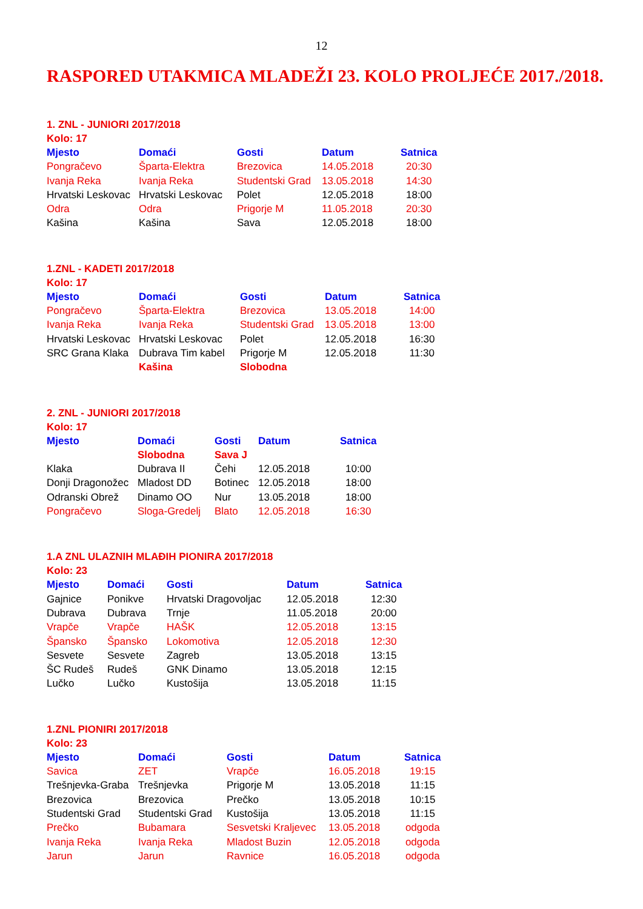12
RASPORED UTAKMICA MLADEŽI 23. KOLO PROLJEĆE 2017./2018.
1. ZNL - JUNIORI 2017/2018
Kolo: 17
| Mjesto | Domaći | Gosti | Datum | Satnica |
| --- | --- | --- | --- | --- |
| Pongračevo | Šparta-Elektra | Brezovica | 14.05.2018 | 20:30 |
| Ivanja Reka | Ivanja Reka | Studentski Grad | 13.05.2018 | 14:30 |
| Hrvatski Leskovac | Hrvatski Leskovac | Polet | 12.05.2018 | 18:00 |
| Odra | Odra | Prigorje M | 11.05.2018 | 20:30 |
| Kašina | Kašina | Sava | 12.05.2018 | 18:00 |
1.ZNL - KADETI 2017/2018
Kolo: 17
| Mjesto | Domaći | Gosti | Datum | Satnica |
| --- | --- | --- | --- | --- |
| Pongračevo | Šparta-Elektra | Brezovica | 13.05.2018 | 14:00 |
| Ivanja Reka | Ivanja Reka | Studentski Grad | 13.05.2018 | 13:00 |
| Hrvatski Leskovac | Hrvatski Leskovac | Polet | 12.05.2018 | 16:30 |
| SRC Grana Klaka | Dubrava Tim kabel | Prigorje M | 12.05.2018 | 11:30 |
| | Kašina | Slobodna | | |
2. ZNL - JUNIORI 2017/2018
Kolo: 17
| Mjesto | Domaći | Gosti | Datum | Satnica |
| --- | --- | --- | --- | --- |
| | Slobodna | Sava J | | |
| Klaka | Dubrava II | Čehi | 12.05.2018 | 10:00 |
| Donji Dragonožec | Mladost DD | Botinec | 12.05.2018 | 18:00 |
| Odranski Obrež | Dinamo OO | Nur | 13.05.2018 | 18:00 |
| Pongračevo | Sloga-Gredelj | Blato | 12.05.2018 | 16:30 |
1.A ZNL ULAZNIH MLAĐIH PIONIRA 2017/2018
Kolo: 23
| Mjesto | Domaći | Gosti | Datum | Satnica |
| --- | --- | --- | --- | --- |
| Gajnice | Ponikve | Hrvatski Dragovoljac | 12.05.2018 | 12:30 |
| Dubrava | Dubrava | Trnje | 11.05.2018 | 20:00 |
| Vrapče | Vrapče | HAŠK | 12.05.2018 | 13:15 |
| Špansko | Špansko | Lokomotiva | 12.05.2018 | 12:30 |
| Sesvete | Sesvete | Zagreb | 13.05.2018 | 13:15 |
| ŠC Rudeš | Rudeš | GNK Dinamo | 13.05.2018 | 12:15 |
| Lučko | Lučko | Kustošija | 13.05.2018 | 11:15 |
1.ZNL PIONIRI 2017/2018
Kolo: 23
| Mjesto | Domaći | Gosti | Datum | Satnica |
| --- | --- | --- | --- | --- |
| Savica | ZET | Vrapče | 16.05.2018 | 19:15 |
| Trešnjevka-Graba | Trešnjevka | Prigorje M | 13.05.2018 | 11:15 |
| Brezovica | Brezovica | Prečko | 13.05.2018 | 10:15 |
| Studentski Grad | Studentski Grad | Kustošija | 13.05.2018 | 11:15 |
| Prečko | Bubamara | Sesvetski Kraljevec | 13.05.2018 | odgoda |
| Ivanja Reka | Ivanja Reka | Mladost Buzin | 12.05.2018 | odgoda |
| Jarun | Jarun | Ravnice | 16.05.2018 | odgoda |